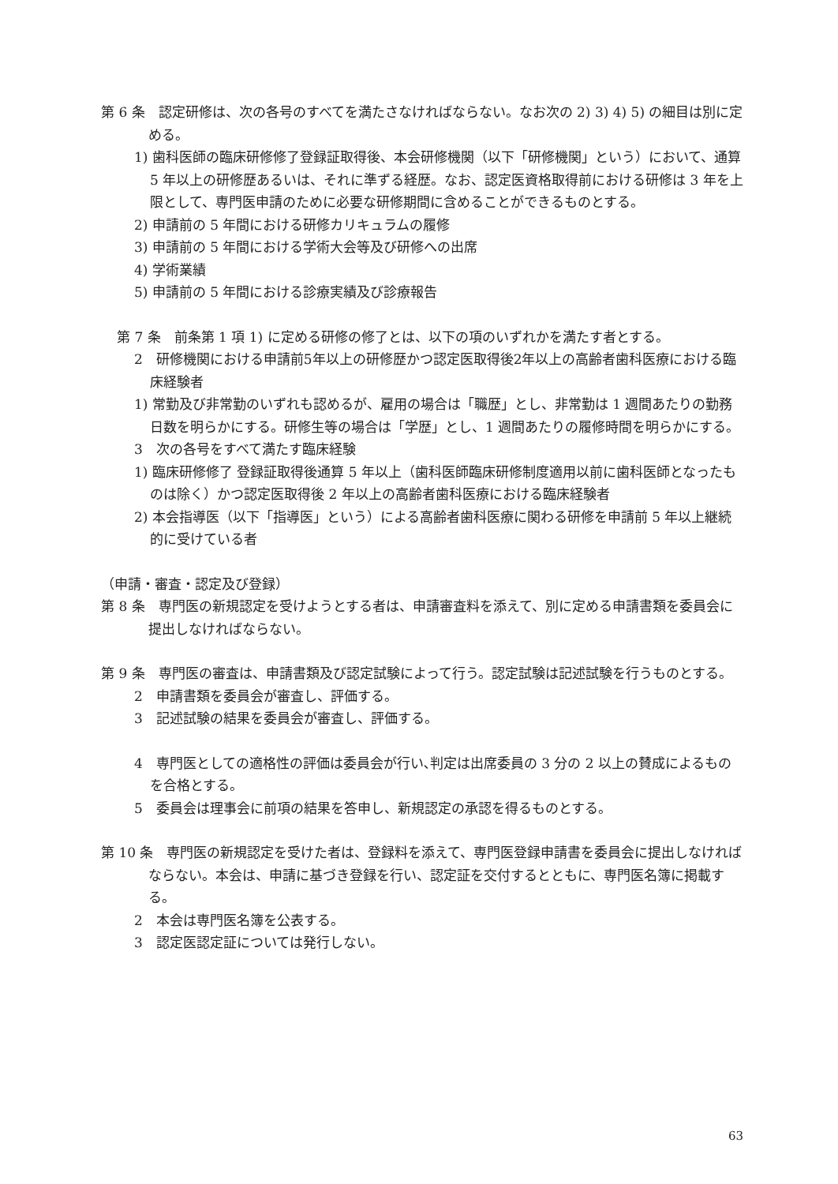第 6 条　認定研修は、次の各号のすべてを満たさなければならない。なお次の 2) 3) 4) 5) の細目は別に定める。
1) 歯科医師の臨床研修修了登録証取得後、本会研修機関（以下「研修機関」という）において、通算 5 年以上の研修歴あるいは、それに準ずる経歴。なお、認定医資格取得前における研修は 3 年を上限として、専門医申請のために必要な研修期間に含めることができるものとする。
2) 申請前の 5 年間における研修カリキュラムの履修
3) 申請前の 5 年間における学術大会等及び研修への出席
4) 学術業績
5) 申請前の 5 年間における診療実績及び診療報告
第 7 条　前条第 1 項 1) に定める研修の修了とは、以下の項のいずれかを満たす者とする。
2　研修機関における申請前5年以上の研修歴かつ認定医取得後2年以上の高齢者歯科医療における臨床経験者
1) 常勤及び非常勤のいずれも認めるが、雇用の場合は「職歴」とし、非常勤は 1 週間あたりの勤務日数を明らかにする。研修生等の場合は「学歴」とし、1 週間あたりの履修時間を明らかにする。
3　次の各号をすべて満たす臨床経験
1) 臨床研修修了 登録証取得後通算 5 年以上（歯科医師臨床研修制度適用以前に歯科医師となったものは除く）かつ認定医取得後 2 年以上の高齢者歯科医療における臨床経験者
2) 本会指導医（以下「指導医」という）による高齢者歯科医療に関わる研修を申請前 5 年以上継続的に受けている者
（申請・審査・認定及び登録）
第 8 条　専門医の新規認定を受けようとする者は、申請審査料を添えて、別に定める申請書類を委員会に提出しなければならない。
第 9 条　専門医の審査は、申請書類及び認定試験によって行う。認定試験は記述試験を行うものとする。
2　申請書類を委員会が審査し、評価する。
3　記述試験の結果を委員会が審査し、評価する。
4　専門医としての適格性の評価は委員会が行い､判定は出席委員の 3 分の 2 以上の賛成によるものを合格とする。
5　委員会は理事会に前項の結果を答申し、新規認定の承認を得るものとする。
第 10 条　専門医の新規認定を受けた者は、登録料を添えて、専門医登録申請書を委員会に提出しなければならない。本会は、申請に基づき登録を行い、認定証を交付するとともに、専門医名簿に掲載する。
2　本会は専門医名簿を公表する。
3　認定医認定証については発行しない。
63